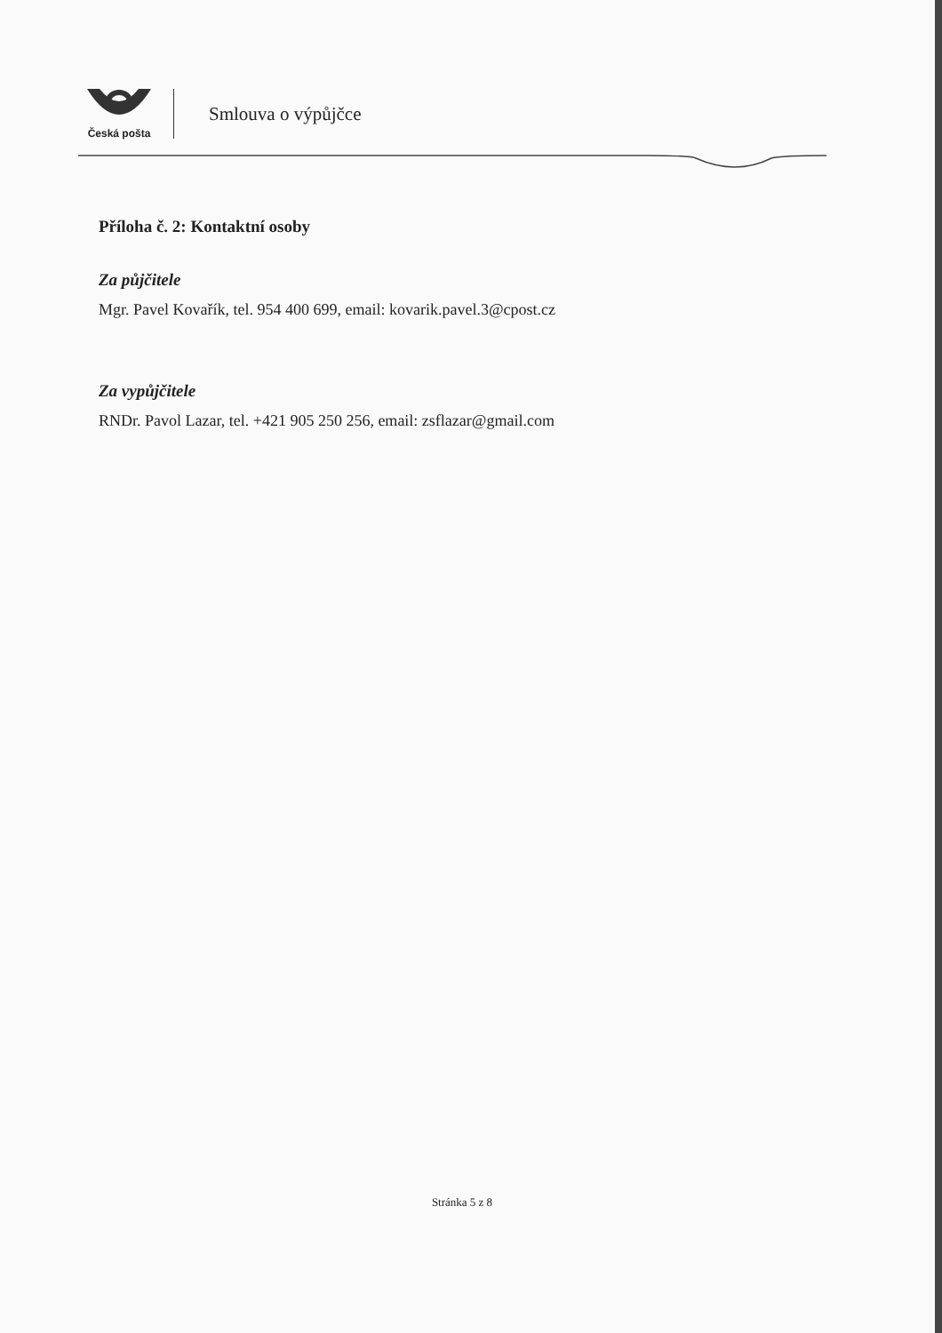Česká pošta Smlouva o výpůjčce
Příloha č. 2: Kontaktní osoby
Za půjčitele
Mgr. Pavel Kovařík, tel. 954 400 699, email: kovarik.pavel.3@cpost.cz
Za vypůjčitele
RNDr. Pavol Lazar, tel. +421 905 250 256, email: zsflazar@gmail.com
Stránka 5 z 8